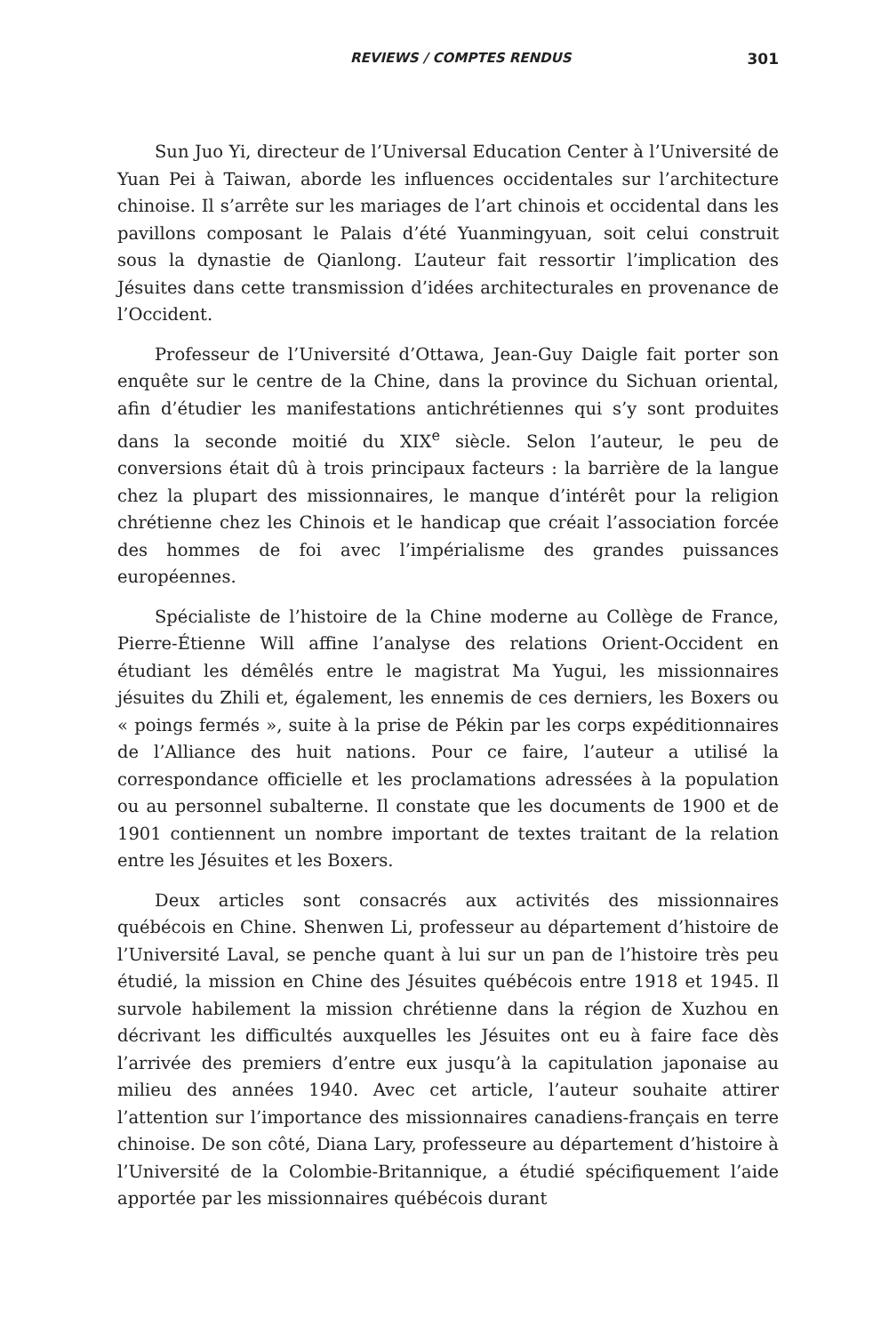REVIEWS / COMPTES RENDUS 301
Sun Juo Yi, directeur de l’Universal Education Center à l’Université de Yuan Pei à Taiwan, aborde les influences occidentales sur l’architecture chinoise. Il s’arrête sur les mariages de l’art chinois et occidental dans les pavillons composant le Palais d’été Yuanmingyuan, soit celui construit sous la dynastie de Qianlong. L’auteur fait ressortir l’implication des Jésuites dans cette transmission d’idées architecturales en provenance de l’Occident.
Professeur de l’Université d’Ottawa, Jean-Guy Daigle fait porter son enquête sur le centre de la Chine, dans la province du Sichuan oriental, afin d’étudier les manifestations antichrétiennes qui s’y sont produites dans la seconde moitié du XIX<sup>e</sup> siècle. Selon l’auteur, le peu de conversions était dû à trois principaux facteurs : la barrière de la langue chez la plupart des missionnaires, le manque d’intérêt pour la religion chrétienne chez les Chinois et le handicap que créait l’association forcée des hommes de foi avec l’impérialisme des grandes puissances européennes.
Spécialiste de l’histoire de la Chine moderne au Collège de France, Pierre-Étienne Will affine l’analyse des relations Orient-Occident en étudiant les démêlés entre le magistrat Ma Yugui, les missionnaires jésuites du Zhili et, également, les ennemis de ces derniers, les Boxers ou « poings fermés », suite à la prise de Pékin par les corps expéditionnaires de l’Alliance des huit nations. Pour ce faire, l’auteur a utilisé la correspondance officielle et les proclamations adressées à la population ou au personnel subalterne. Il constate que les documents de 1900 et de 1901 contiennent un nombre important de textes traitant de la relation entre les Jésuites et les Boxers.
Deux articles sont consacrés aux activités des missionnaires québécois en Chine. Shenwen Li, professeur au département d’histoire de l’Université Laval, se penche quant à lui sur un pan de l’histoire très peu étudié, la mission en Chine des Jésuites québécois entre 1918 et 1945. Il survole habilement la mission chrétienne dans la région de Xuzhou en décrivant les difficultés auxquelles les Jésuites ont eu à faire face dès l’arrivée des premiers d’entre eux jusqu’à la capitulation japonaise au milieu des années 1940. Avec cet article, l’auteur souhaite attirer l’attention sur l’importance des missionnaires canadiens-français en terre chinoise. De son côté, Diana Lary, professeure au département d’histoire à l’Université de la Colombie-Britannique, a étudié spécifiquement l’aide apportée par les missionnaires québécois durant